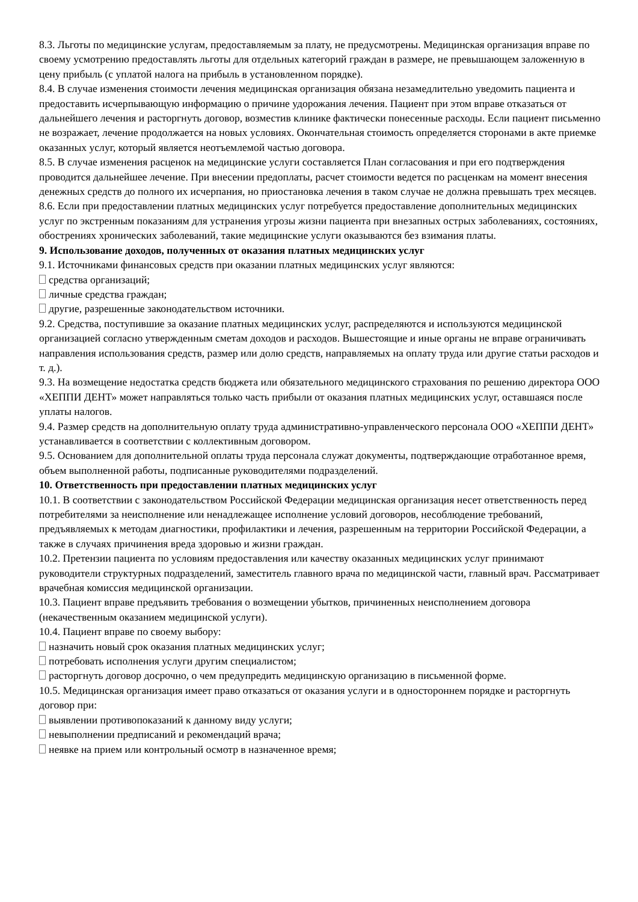8.3. Льготы по медицинские услугам, предоставляемым за плату, не предусмотрены. Медицинская организация вправе по своему усмотрению предоставлять льготы для отдельных категорий граждан в размере, не превышающем заложенную в цену прибыль (с уплатой налога на прибыль в установленном порядке).
8.4. В случае изменения стоимости лечения медицинская организация обязана незамедлительно уведомить пациента и предоставить исчерпывающую информацию о причине удорожания лечения. Пациент при этом вправе отказаться от дальнейшего лечения и расторгнуть договор, возместив клинике фактически понесенные расходы. Если пациент письменно не возражает, лечение продолжается на новых условиях. Окончательная стоимость определяется сторонами в акте приемке оказанных услуг, который является неотъемлемой частью договора.
8.5. В случае изменения расценок на медицинские услуги составляется План согласования и при его подтверждения проводится дальнейшее лечение. При внесении предоплаты, расчет стоимости ведется по расценкам на момент внесения денежных средств до полного их исчерпания, но приостановка лечения в таком случае не должна превышать трех месяцев.
8.6. Если при предоставлении платных медицинских услуг потребуется предоставление дополнительных медицинских услуг по экстренным показаниям для устранения угрозы жизни пациента при внезапных острых заболеваниях, состояниях, обострениях хронических заболеваний, такие медицинские услуги оказываются без взимания платы.
9. Использование доходов, полученных от оказания платных медицинских услуг
9.1. Источниками финансовых средств при оказании платных медицинских услуг являются:
средства организаций;
личные средства граждан;
другие, разрешенные законодательством источники.
9.2. Средства, поступившие за оказание платных медицинских услуг, распределяются и используются медицинской организацией согласно утвержденным сметам доходов и расходов. Вышестоящие и иные органы не вправе ограничивать направления использования средств, размер или долю средств, направляемых на оплату труда или другие статьи расходов и т. д.).
9.3. На возмещение недостатка средств бюджета или обязательного медицинского страхования по решению директора ООО «ХЕППИ ДЕНТ» может направляться только часть прибыли от оказания платных медицинских услуг, оставшаяся после уплаты налогов.
9.4. Размер средств на дополнительную оплату труда административно-управленческого персонала ООО «ХЕППИ ДЕНТ» устанавливается в соответствии с коллективным договором.
9.5. Основанием для дополнительной оплаты труда персонала служат документы, подтверждающие отработанное время, объем выполненной работы, подписанные руководителями подразделений.
10. Ответственность при предоставлении платных медицинских услуг
10.1. В соответствии с законодательством Российской Федерации медицинская организация несет ответственность перед потребителями за неисполнение или ненадлежащее исполнение условий договоров, несоблюдение требований, предъявляемых к методам диагностики, профилактики и лечения, разрешенным на территории Российской Федерации, а также в случаях причинения вреда здоровью и жизни граждан.
10.2. Претензии пациента по условиям предоставления или качеству оказанных медицинских услуг принимают руководители структурных подразделений, заместитель главного врача по медицинской части, главный врач. Рассматривает врачебная комиссия медицинской организации.
10.3. Пациент вправе предъявить требования о возмещении убытков, причиненных неисполнением договора (некачественным оказанием медицинской услуги).
10.4. Пациент вправе по своему выбору:
назначить новый срок оказания платных медицинских услуг;
потребовать исполнения услуги другим специалистом;
расторгнуть договор досрочно, о чем предупредить медицинскую организацию в письменной форме.
10.5. Медицинская организация имеет право отказаться от оказания услуги и в одностороннем порядке и расторгнуть договор при:
выявлении противопоказаний к данному виду услуги;
невыполнении предписаний и рекомендаций врача;
неявке на прием или контрольный осмотр в назначенное время;